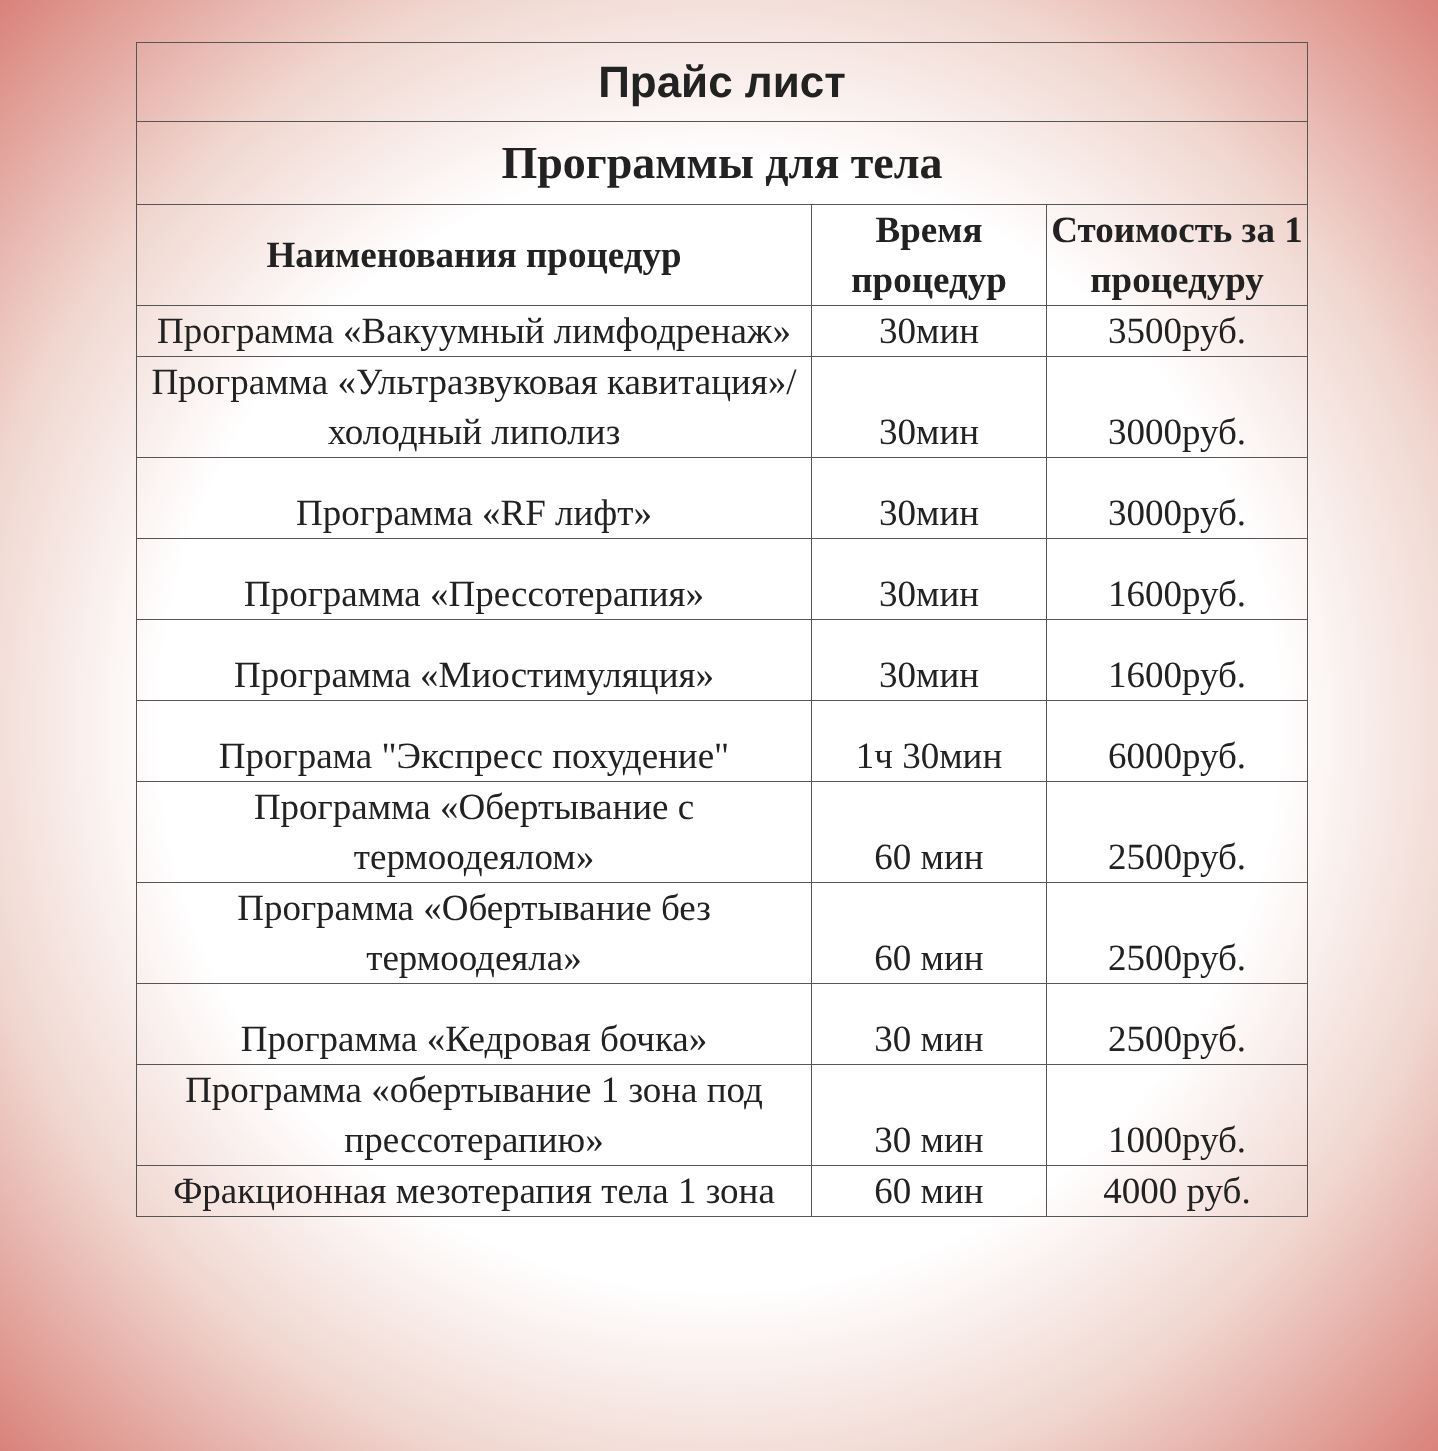| Прайс лист | | |
| Программы для тела | | |
| Наименования процедур | Время процедур | Стоимость за 1 процедуру |
| Программа «Вакуумный лимфодренаж» | 30мин | 3500руб. |
| Программа «Ультразвуковая кавитация»/холодный липолиз | 30мин | 3000руб. |
| Программа «RF лифт» | 30мин | 3000руб. |
| Программа «Прессотерапия» | 30мин | 1600руб. |
| Программа «Миостимуляция» | 30мин | 1600руб. |
| Програма "Экспресс похудение" | 1ч 30мин | 6000руб. |
| Программа «Обертывание с термоодеялом» | 60 мин | 2500руб. |
| Программа «Обертывание без термоодеяла» | 60 мин | 2500руб. |
| Программа «Кедровая бочка» | 30 мин | 2500руб. |
| Программа «обертывание 1 зона под прессотерапию» | 30 мин | 1000руб. |
| Фракционная мезотерапия тела 1 зона | 60 мин | 4000 руб. |